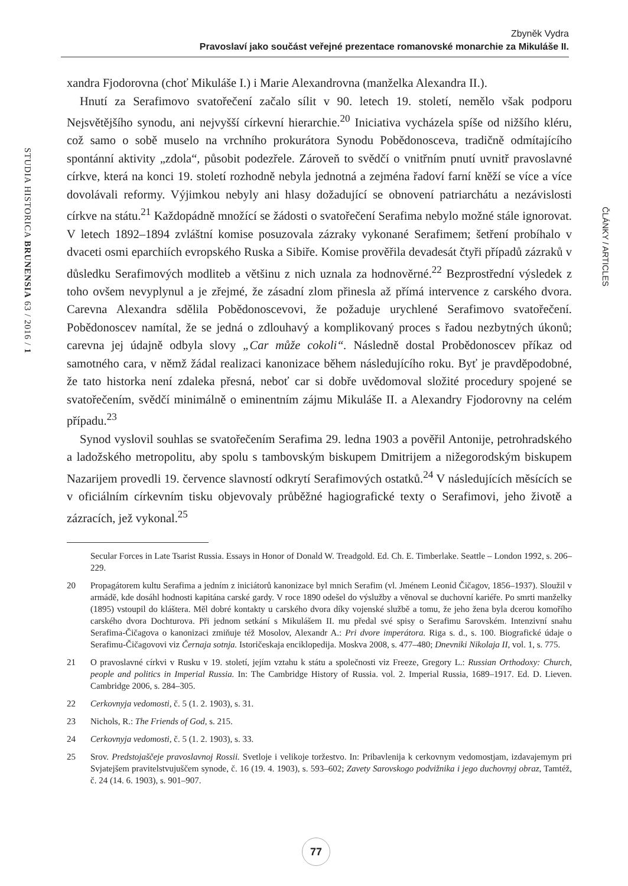Zbyněk Vydra
Pravoslaví jako součást veřejné prezentace romanovské monarchie za Mikuláše II.
STUDIA HISTORICA BRUNENSIA 63 / 2016 / 1
xandra Fjodorovna (choť Mikuláše I.) i Marie Alexandrovna (manželka Alexandra II.).
Hnutí za Serafimovo svatořečení začalo sílit v 90. letech 19. století, nemělo však podporu Nejsvětějšího synodu, ani nejvyšší církevní hierarchie.<sup>20</sup> Iniciativa vycházela spíše od nižšího kléru, což samo o sobě muselo na vrchního prokurátora Synodu Pobědonosceva, tradičně odmítajícího spontánní aktivity „zdola“, působit podezřele. Zároveň to svědčí o vnitřním pnutí uvnitř pravoslavné církve, která na konci 19. století rozhodně nebyla jednotná a zejména řadoví farní kněží se více a více dovolávali reformy. Výjimkou nebyly ani hlasy dožadující se obnovení patriarchátu a nezávislosti církve na státu.<sup>21</sup> Každopádně množící se žádosti o svatořečení Serafima nebylo možné stále ignorovat. V letech 1892–1894 zvláštní komise posuzovala zázraky vykonané Serafimem; šetření probíhalo v dvaceti osmi eparchiích evropského Ruska a Sibiře. Komise prověřila devadesát čtyři případů zázraků v důsledku Serafimových modliteb a většinu z nich uznala za hodnověrné.<sup>22</sup> Bezprostřední výsledek z toho ovšem nevyplynul a je zřejmé, že zásadní zlom přinesla až přímá intervence z carského dvora. Carevna Alexandra sdělila Pobědonoscevovi, že požaduje urychlené Serafimovo svatořečení. Pobědonoscev namítal, že se jedná o zdlouhavý a komplikovaný proces s řadou nezbytných úkonů; carevna jej údajně odbyla slovy „Car může cokoli“. Následně dostal Probědonoscev příkaz od samotného cara, v němž žádal realizaci kanonizace během následujícího roku. Byť je pravděpodobné, že tato historka není zdaleka přesná, neboť car si dobře uvědomoval složité procedury spojené se svatořečením, svědčí minimálně o eminentním zájmu Mikuláše II. a Alexandry Fjodorovny na celém případu.<sup>23</sup>
Synod vyslovil souhlas se svatořečením Serafima 29. ledna 1903 a pověřil Antonije, petrohradského a ladožského metropolitu, aby spolu s tambovským biskupem Dmitrijem a nižegorodským biskupem Nazarijem provedli 19. července slavností odkrytí Serafimových ostatků.<sup>24</sup> V následujících měsících se v oficiálním církevním tisku objevovaly průběžné hagiografické texty o Serafimovi, jeho životě a zázracích, jež vykonal.<sup>25</sup>
Secular Forces in Late Tsarist Russia. Essays in Honor of Donald W. Treadgold. Ed. Ch. E. Timberlake. Seattle – London 1992, s. 206–229.
20 Propagátorem kultu Serafima a jedním z iniciátorů kanonizace byl mnich Serafim (vl. Jménem Leonid Čičagov, 1856–1937). Sloužil v armádě, kde dosáhl hodnosti kapitána carské gardy. V roce 1890 odešel do výslužby a věnoval se duchovní kariéře. Po smrti manželky (1895) vstoupil do kláštera. Měl dobré kontakty u carského dvora díky vojenské službě a tomu, že jeho žena byla dcerou komořího carského dvora Dochturova. Při jednom setkání s Mikulášem II. mu předal své spisy o Serafimu Sarovském. Intenzivní snahu Serafima-Čičagova o kanonizaci zmiňuje též Mosolov, Alexandr A.: Pri dvore imperátora. Riga s. d., s. 100. Biografické údaje o Serafimu-Čičagovovi viz Černaja sotnja. Istoričeskaja enciklopedija. Moskva 2008, s. 477–480; Dnevniki Nikolaja II, vol. 1, s. 775.
21 O pravoslavné církvi v Rusku v 19. století, jejím vztahu k státu a společnosti viz Freeze, Gregory L.: Russian Orthodoxy: Church, people and politics in Imperial Russia. In: The Cambridge History of Russia. vol. 2. Imperial Russia, 1689–1917. Ed. D. Lieven. Cambridge 2006, s. 284–305.
22 Cerkovnyja vedomosti, č. 5 (1. 2. 1903), s. 31.
23 Nichols, R.: The Friends of God, s. 215.
24 Cerkovnyja vedomosti, č. 5 (1. 2. 1903), s. 33.
25 Srov. Predstojaščeje pravoslavnoj Rossii. Svetloje i velikoje toržestvo. In: Pribavlenija k cerkovnym vedomostjam, izdavajemym pri Svjatejšem pravitelstvujuščem synode, č. 16 (19. 4. 1903), s. 593–602; Zavety Sarovskogo podvižnika i jego duchovnyj obraz, Tamtéž, č. 24 (14. 6. 1903), s. 901–907.
ČLÁNKY / ARTICLES
77